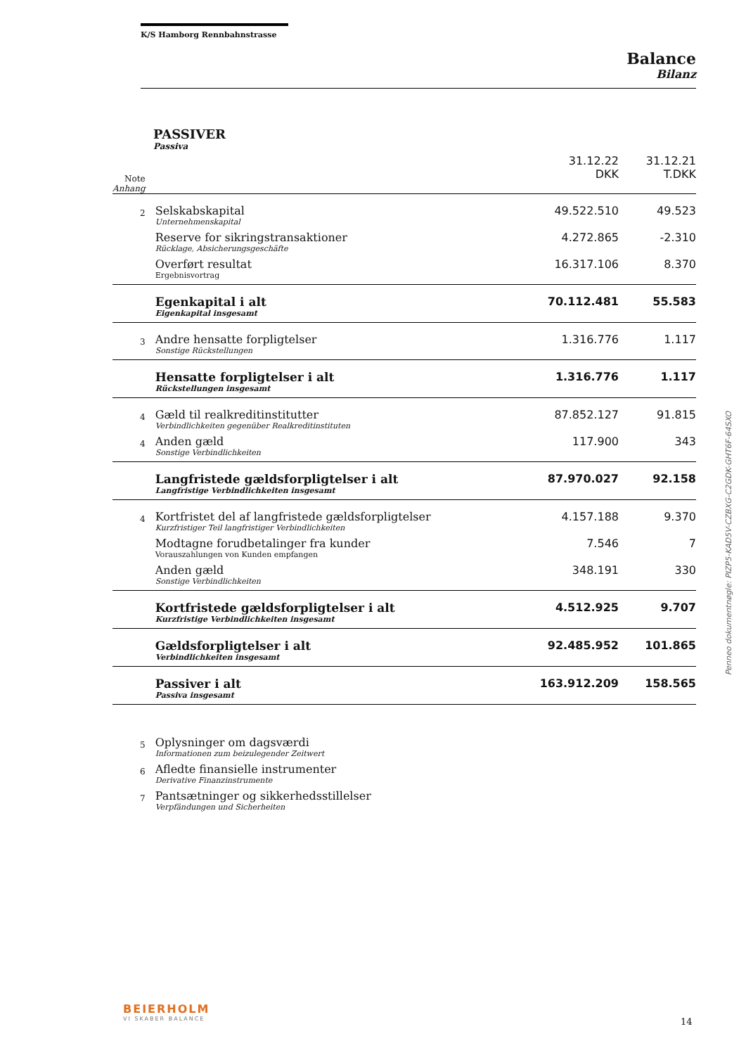K/S Hamborg Rennbahnstrasse
Balance
Bilanz
PASSIVER
Passiva
| Note Anhang | | 31.12.22 DKK | 31.12.21 T.DKK |
| 2 | Selskabskapital Unternehmenskapital | 49.522.510 | 49.523 |
| | Reserve for sikringstransaktioner Rücklage, Absicherungsgeschäfte | 4.272.865 | -2.310 |
| | Overført resultat Ergebnisvortrag | 16.317.106 | 8.370 |
| | Egenkapital i alt Eigenkapital insgesamt | 70.112.481 | 55.583 |
| 3 | Andre hensatte forpligtelser Sonstige Rückstellungen | 1.316.776 | 1.117 |
| | Hensatte forpligtelser i alt Rückstellungen insgesamt | 1.316.776 | 1.117 |
| 4 | Gæld til realkreditinstitutter Verbindlichkeiten gegenüber Realkreditinstituten | 87.852.127 | 91.815 |
| 4 | Anden gæld Sonstige Verbindlichkeiten | 117.900 | 343 |
| | Langfristede gældsforpligtelser i alt Langfristige Verbindlichkeiten insgesamt | 87.970.027 | 92.158 |
| 4 | Kortfristet del af langfristede gældsforpligtelser Kurzfristiger Teil langfristiger Verbindlichkeiten | 4.157.188 | 9.370 |
| | Modtagne forudbetalinger fra kunder Vorauszahlungen von Kunden empfangen | 7.546 | 7 |
| | Anden gæld Sonstige Verbindlichkeiten | 348.191 | 330 |
| | Kortfristede gældsforpligtelser i alt Kurzfristige Verbindlichkeiten insgesamt | 4.512.925 | 9.707 |
| | Gældsforpligtelser i alt Verbindlichkeiten insgesamt | 92.485.952 | 101.865 |
| | Passiver i alt Passiva insgesamt | 163.912.209 | 158.565 |
| 5 | Oplysninger om dagsværdi Informationen zum beizulegender Zeitwert | | |
| 6 | Afledte finansielle instrumenter Derivative Finanzinstrumente | | |
| 7 | Pantsætninger og sikkerhedsstillelser Verpfändungen und Sicherheiten | | |
Penneo dokumentnøgle: PIZP5-KAD5V-CZBXG-C2GDK-GHT6F-64SXO
BEIERHOLM
VI SKABER BALANCE
14